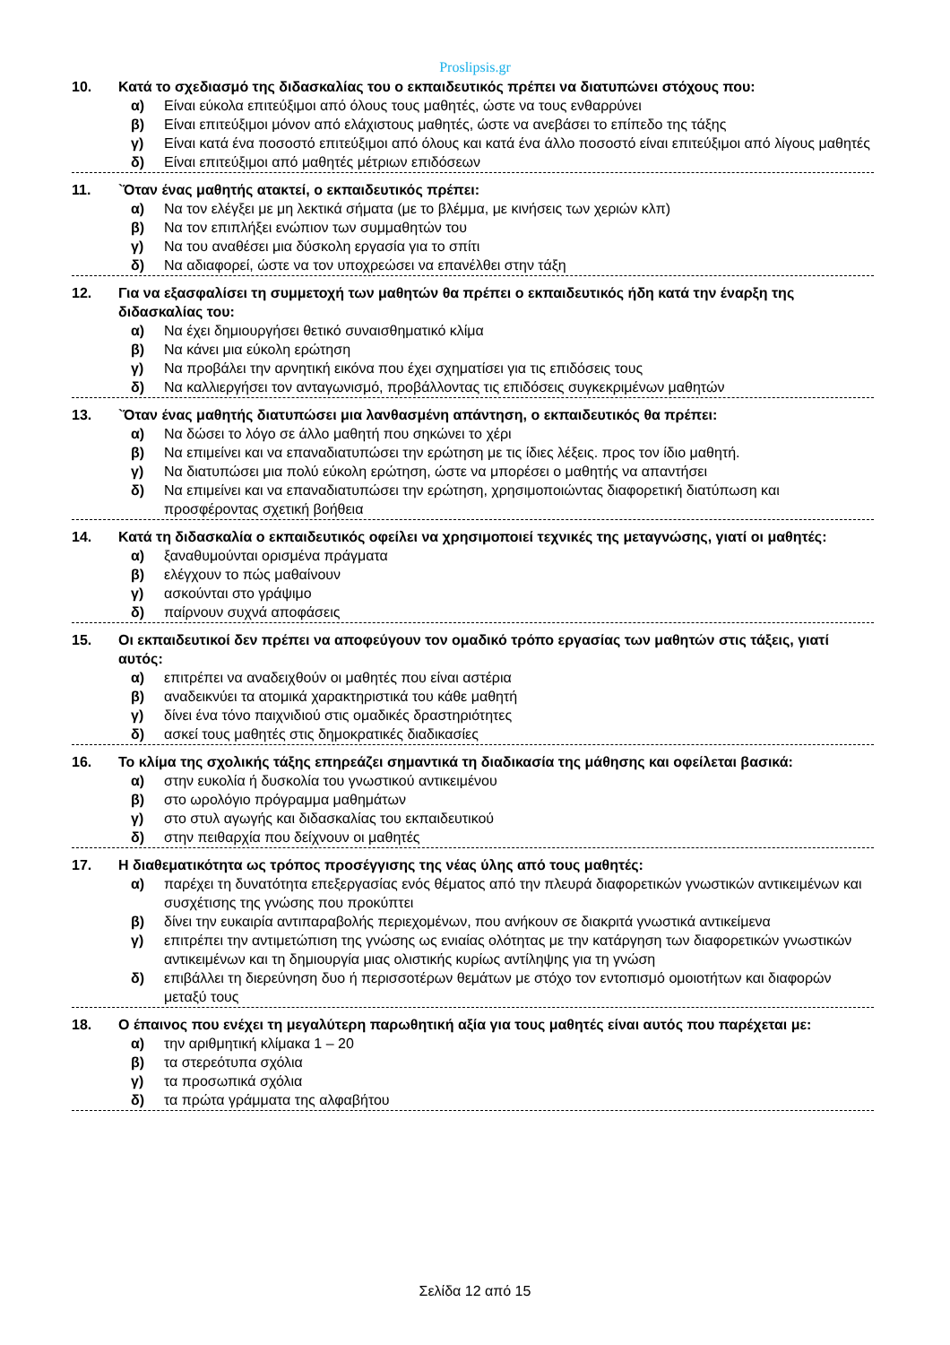Proslipsis.gr
10. Κατά το σχεδιασμό της διδασκαλίας του ο εκπαιδευτικός πρέπει να διατυπώνει στόχους που:
α) Είναι εύκολα επιτεύξιμοι από όλους τους μαθητές, ώστε να τους ενθαρρύνει
β) Είναι επιτεύξιμοι μόνον από ελάχιστους μαθητές, ώστε να ανεβάσει το επίπεδο της τάξης
γ) Είναι κατά ένα ποσοστό επιτεύξιμοι από όλους και κατά ένα άλλο ποσοστό είναι επιτεύξιμοι από λίγους μαθητές
δ) Είναι επιτεύξιμοι από μαθητές μέτριων επιδόσεων
11. `Όταν ένας μαθητής ατακτεί, ο εκπαιδευτικός πρέπει:
α) Να τον ελέγξει με μη λεκτικά σήματα (με το βλέμμα, με κινήσεις των χεριών κλπ)
β) Να τον επιπλήξει ενώπιον των συμμαθητών του
γ) Να του αναθέσει μια δύσκολη εργασία για το σπίτι
δ) Να αδιαφορεί, ώστε να τον υποχρεώσει να επανέλθει στην τάξη
12. Για να εξασφαλίσει τη συμμετοχή των μαθητών θα πρέπει ο εκπαιδευτικός ήδη κατά την έναρξη της διδασκαλίας του:
α) Να έχει δημιουργήσει θετικό συναισθηματικό κλίμα
β) Να κάνει μια εύκολη ερώτηση
γ) Να προβάλει την αρνητική εικόνα που έχει σχηματίσει για τις επιδόσεις τους
δ) Να καλλιεργήσει τον ανταγωνισμό, προβάλλοντας τις επιδόσεις συγκεκριμένων μαθητών
13. `Όταν ένας μαθητής διατυπώσει μια λανθασμένη απάντηση, ο εκπαιδευτικός θα πρέπει:
α) Να δώσει το λόγο σε άλλο μαθητή που σηκώνει το χέρι
β) Να επιμείνει και να επαναδιατυπώσει την ερώτηση με τις ίδιες λέξεις. προς τον ίδιο μαθητή.
γ) Να διατυπώσει μια πολύ εύκολη ερώτηση, ώστε να μπορέσει ο μαθητής να απαντήσει
δ) Να επιμείνει και να επαναδιατυπώσει την ερώτηση, χρησιμοποιώντας διαφορετική διατύπωση και προσφέροντας σχετική βοήθεια
14. Κατά τη διδασκαλία ο εκπαιδευτικός οφείλει να χρησιμοποιεί τεχνικές της μεταγνώσης, γιατί οι μαθητές:
α) ξαναθυμούνται ορισμένα πράγματα
β) ελέγχουν το πώς μαθαίνουν
γ) ασκούνται στο γράψιμο
δ) παίρνουν συχνά αποφάσεις
15. Οι εκπαιδευτικοί δεν πρέπει να αποφεύγουν τον ομαδικό τρόπο εργασίας των μαθητών στις τάξεις, γιατί αυτός:
α) επιτρέπει να αναδειχθούν οι μαθητές που είναι αστέρια
β) αναδεικνύει τα ατομικά χαρακτηριστικά του κάθε μαθητή
γ) δίνει ένα τόνο παιχνιδιού στις ομαδικές δραστηριότητες
δ) ασκεί τους μαθητές στις δημοκρατικές διαδικασίες
16. Το κλίμα της σχολικής τάξης επηρεάζει σημαντικά τη διαδικασία της μάθησης και οφείλεται βασικά:
α) στην ευκολία ή δυσκολία του γνωστικού αντικειμένου
β) στο ωρολόγιο πρόγραμμα μαθημάτων
γ) στο στυλ αγωγής και διδασκαλίας του εκπαιδευτικού
δ) στην πειθαρχία που δείχνουν οι μαθητές
17. Η διαθεματικότητα ως τρόπος προσέγγισης της νέας ύλης από τους μαθητές:
α) παρέχει τη δυνατότητα επεξεργασίας ενός θέματος από την πλευρά διαφορετικών γνωστικών αντικειμένων και συσχέτισης της γνώσης που προκύπτει
β) δίνει την ευκαιρία αντιπαραβολής περιεχομένων, που ανήκουν σε διακριτά γνωστικά αντικείμενα
γ) επιτρέπει την αντιμετώπιση της γνώσης ως ενιαίας ολότητας με την κατάργηση των διαφορετικών γνωστικών αντικειμένων και τη δημιουργία μιας ολιστικής κυρίως αντίληψης για τη γνώση
δ) επιβάλλει τη διερεύνηση δυο ή περισσοτέρων θεμάτων με στόχο τον εντοπισμό ομοιοτήτων και διαφορών μεταξύ τους
18. Ο έπαινος που ενέχει τη μεγαλύτερη παρωθητική αξία για τους μαθητές είναι αυτός που παρέχεται με:
α) την αριθμητική κλίμακα 1 – 20
β) τα στερεότυπα σχόλια
γ) τα προσωπικά σχόλια
δ) τα πρώτα γράμματα της αλφαβήτου
Σελίδα 12 από 15